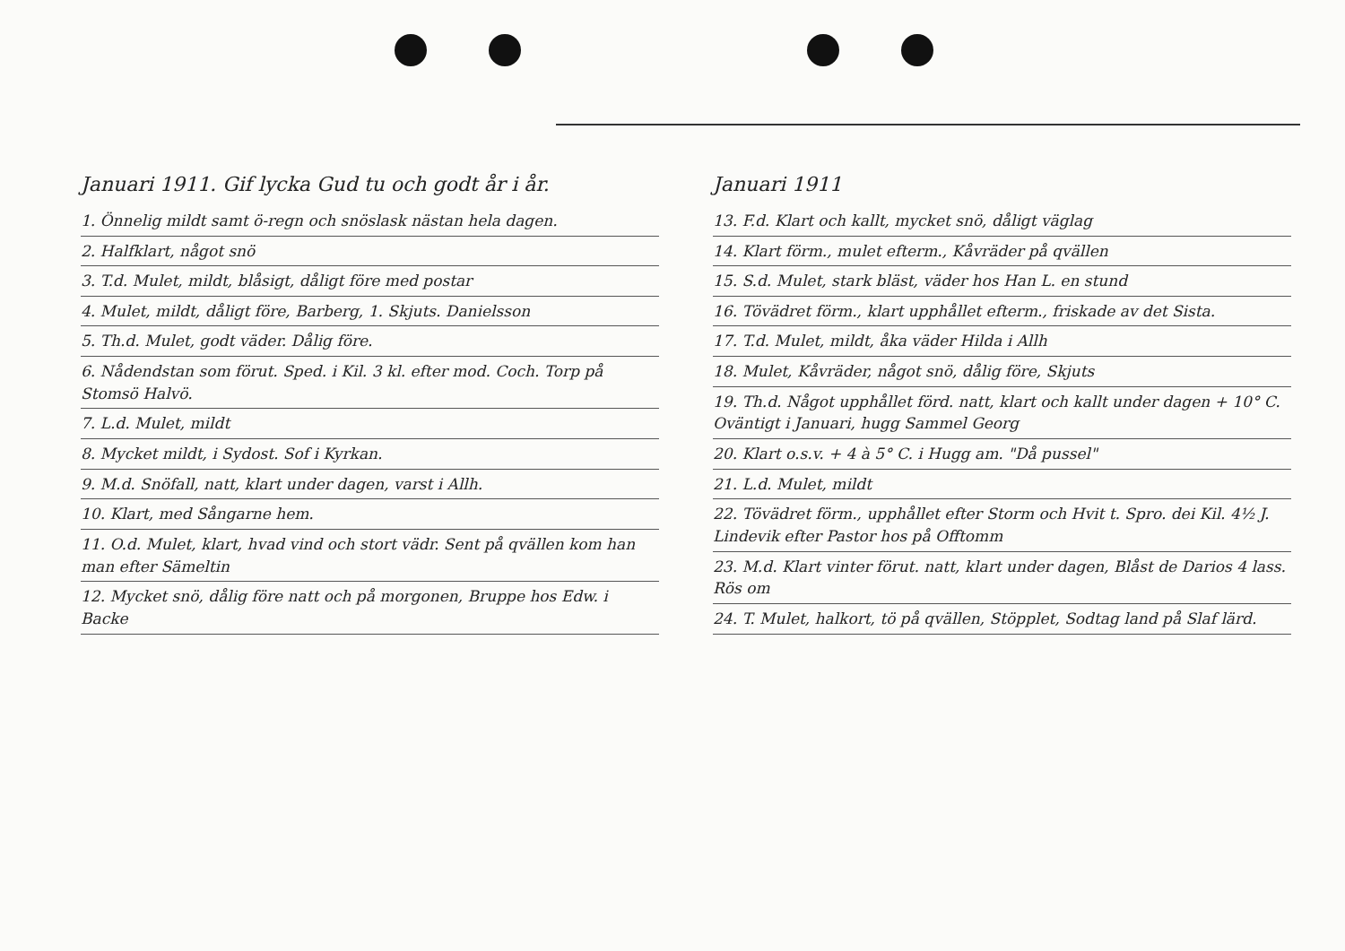Januari 1911. Gif lycka Gud tu och godt år i år.
1. Önnelig mildt samt ö-regn och snöslask nästan hela dagen.
2. Halfklart, något snö
3. T.d. Mulet, mildt, blåsigt, dåligt före med postar
4. Mulet, mildt, dåligt före, Barberg, 1. Skjuts. Danielsson
5. Th.d. Mulet, godt väder. Dålig före.
6. Nådendstan som förut. Sped. i Kil. 3 kl. efter mod. Coch. Torp på Stomsö Halvö.
7. L.d. Mulet, mildt
8. Mycket mildt, i Sydost. Sof i Kyrkan.
9. M.d. Snöfall, natt, klart under dagen, varst i Allh.
10. Klart, med Sångarne hem.
11. O.d. Mulet, klart, hvad vind och stort vädr. Sent på qvällen kom han man efter Sämeltin
12. Mycket snö, dålig före natt och på morgonen, Bruppe hos Edw. i Backe
Januari 1911
13. F.d. Klart och kallt, mycket snö, dåligt väglag
14. Klart förm., mulet efterm., Kåvräder på qvällen
15. S.d. Mulet, stark bläst, väder hos Han L. en stund
16. Tövädret förm., klart upphållet efterm., friskade av det Sista.
17. T.d. Mulet, mildt, åka väder Hilda i Allh
18. Mulet, Kåvräder, något snö, dålig före, Skjuts
19. Th.d. Något upphållet förd. natt, klart och kallt under dagen + 10° C. Oväntigt i Januari, hugg Sammel Georg
20. Klart o.s.v. + 4 à 5° C. i Hugg am. "Då pussel"
21. L.d. Mulet, mildt
22. Tövädret förm., upphållet efter Storm och Hvit t. Spro. dei Kil. 4½ J. Lindevik efter Pastor hos på Offtomm
23. M.d. Klart vinter förut. natt, klart under dagen, Blåst de Darios 4 lass. Rös om
24. T. Mulet, halkort, tö på qvällen, Stöpplet, Sodtag land på Slaf lärd.